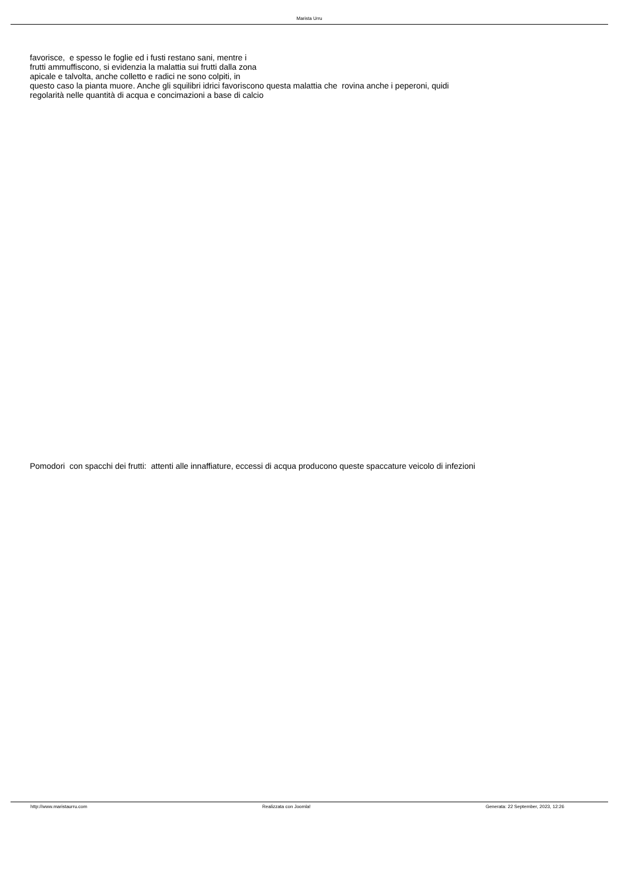Marista Urru
favorisce, e spesso le foglie ed i fusti restano sani, mentre i
frutti ammuffiscono, si evidenzia la malattia sui frutti dalla zona
apicale e talvolta, anche colletto e radici ne sono colpiti, in
questo caso la pianta muore. Anche gli squilibri idrici favoriscono questa malattia che rovina anche i peperoni, quidi
regolarità nelle quantità di acqua e concimazioni a base di calcio
Pomodori con spacchi dei frutti: attenti alle innaffiature, eccessi di acqua producono queste spaccature veicolo di infezioni
http://www.maristaurru.com Realizzata con Joomla! Generata: 22 September, 2023, 12:26